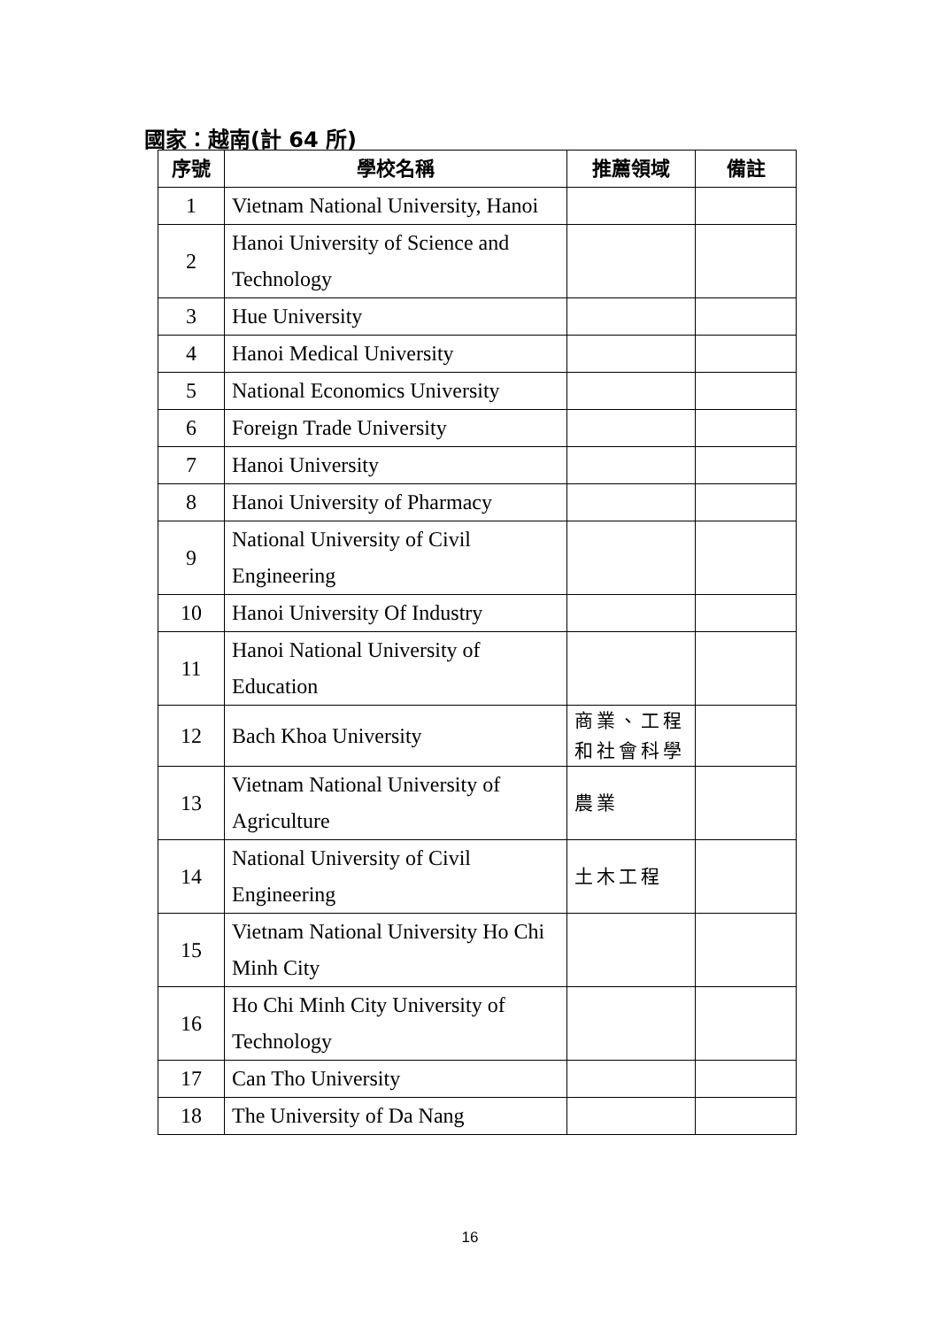國家：越南(計 64 所)
| 序號 | 學校名稱 | 推薦領域 | 備註 |
| --- | --- | --- | --- |
| 1 | Vietnam National University, Hanoi | | |
| 2 | Hanoi University of Science and Technology | | |
| 3 | Hue University | | |
| 4 | Hanoi Medical University | | |
| 5 | National Economics University | | |
| 6 | Foreign Trade University | | |
| 7 | Hanoi University | | |
| 8 | Hanoi University of Pharmacy | | |
| 9 | National University of Civil Engineering | | |
| 10 | Hanoi University Of Industry | | |
| 11 | Hanoi National University of Education | | |
| 12 | Bach Khoa University | 商業、工程和社會科學 | |
| 13 | Vietnam National University of Agriculture | 農業 | |
| 14 | National University of Civil Engineering | 土木工程 | |
| 15 | Vietnam National University Ho Chi Minh City | | |
| 16 | Ho Chi Minh City University of Technology | | |
| 17 | Can Tho University | | |
| 18 | The University of Da Nang | | |
16